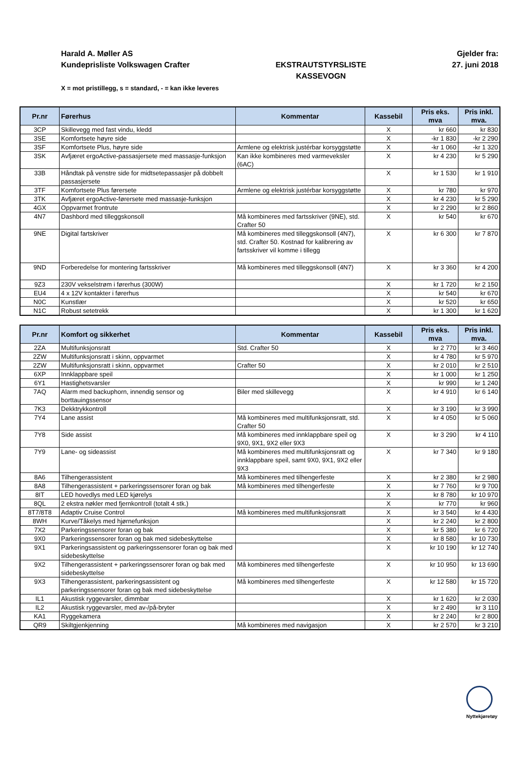Harald A. Møller AS
Kundeprisliste Volkswagen Crafter
EKSTRAUTSTYRSLISTE
KASSEVOGN
Gjelder fra:
27. juni 2018
X = mot pristillegg, s = standard, - = kan ikke leveres
| Pr.nr | Førerhus | Kommentar | Kassebil | Pris eks. mva | Pris inkl. mva. |
| --- | --- | --- | --- | --- | --- |
| 3CP | Skillevegg med fast vindu, kledd | | X | kr 660 | kr 830 |
| 3SE | Komfortsete høyre side | | X | -kr 1 830 | -kr 2 290 |
| 3SF | Komfortsete Plus, høyre side | Armlene og elektrisk justérbar korsyggstøtte | X | -kr 1 060 | -kr 1 320 |
| 3SK | Avfjæret ergoActive-passasjersete med massasje-funksjon | Kan ikke kombineres med varmeveksler (6AC) | X | kr 4 230 | kr 5 290 |
| 33B | Håndtak på venstre side for midtsetepassasjer på dobbelt passasjersete | | X | kr 1 530 | kr 1 910 |
| 3TF | Komfortsete Plus førersete | Armlene og elektrisk justérbar korsyggstøtte | X | kr 780 | kr 970 |
| 3TK | Avfjæret ergoActive-førersete med massasje-funksjon | | X | kr 4 230 | kr 5 290 |
| 4GX | Oppvarmet frontrute | | X | kr 2 290 | kr 2 860 |
| 4N7 | Dashbord med tilleggskonsoll | Må kombineres med fartsskriver (9NE), std. Crafter 50 | X | kr 540 | kr 670 |
| 9NE | Digital fartskriver | Må kombineres med tilleggskonsoll (4N7), std. Crafter 50. Kostnad for kalibrering av fartsskriver vil komme i tillegg | X | kr 6 300 | kr 7 870 |
| 9ND | Forberedelse for montering fartsskriver | Må kombineres med tilleggskonsoll (4N7) | X | kr 3 360 | kr 4 200 |
| 9Z3 | 230V vekselstrøm i førerhus (300W) | | X | kr 1 720 | kr 2 150 |
| EU4 | 4 x 12V kontakter i førerhus | | X | kr 540 | kr 670 |
| N0C | Kunstlær | | X | kr 520 | kr 650 |
| N1C | Robust setetrekk | | X | kr 1 300 | kr 1 620 |
| Pr.nr | Komfort og sikkerhet | Kommentar | Kassebil | Pris eks. mva | Pris inkl. mva. |
| --- | --- | --- | --- | --- | --- |
| 2ZA | Multifunksjonsratt | Std. Crafter 50 | X | kr 2 770 | kr 3 460 |
| 2ZW | Multifunksjonsratt i skinn, oppvarmet | | X | kr 4 780 | kr 5 970 |
| 2ZW | Multifunksjonsratt i skinn, oppvarmet | Crafter 50 | X | kr 2 010 | kr 2 510 |
| 6XP | Innklappbare speil | | X | kr 1 000 | kr 1 250 |
| 6Y1 | Hastighetsvarsler | | X | kr 990 | kr 1 240 |
| 7AQ | Alarm med backuphorn, innendig sensor og borttauingssensor | Biler med skillevegg | X | kr 4 910 | kr 6 140 |
| 7K3 | Dekktrykkontroll | | X | kr 3 190 | kr 3 990 |
| 7Y4 | Lane assist | Må kombineres med multifunksjonsratt, std. Crafter 50 | X | kr 4 050 | kr 5 060 |
| 7Y8 | Side assist | Må kombineres med innklappbare speil og 9X0, 9X1, 9X2 eller 9X3 | X | kr 3 290 | kr 4 110 |
| 7Y9 | Lane- og sideassist | Må kombineres med multifunksjonsratt og innklappbare speil, samt 9X0, 9X1, 9X2 eller 9X3 | X | kr 7 340 | kr 9 180 |
| 8A6 | Tilhengerassistent | Må kombineres med tilhengerfeste | X | kr 2 380 | kr 2 980 |
| 8A8 | Tilhengerassistent + parkeringssensorer foran og bak | Må kombineres med tilhengerfeste | X | kr 7 760 | kr 9 700 |
| 8IT | LED hovedlys med LED kjørelys | | X | kr 8 780 | kr 10 970 |
| 8QL | 2 ekstra nøkler med fjernkontroll (totalt 4 stk.) | | X | kr 770 | kr 960 |
| 8T7/8T8 | Adaptiv Cruise Control | Må kombineres med multifunksjonsratt | X | kr 3 540 | kr 4 430 |
| 8WH | Kurve/Tåkelys med hjørnefunksjon | | X | kr 2 240 | kr 2 800 |
| 7X2 | Parkeringssensorer foran og bak | | X | kr 5 380 | kr 6 720 |
| 9X0 | Parkeringssensorer foran og bak med sidebeskyttelse | | X | kr 8 580 | kr 10 730 |
| 9X1 | Parkeringsassistent og parkeringssensorer foran og bak med sidebeskyttelse | | X | kr 10 190 | kr 12 740 |
| 9X2 | Tilhengerassistent + parkeringssensorer foran og bak med sidebeskyttelse | Må kombineres med tilhengerfeste | X | kr 10 950 | kr 13 690 |
| 9X3 | Tilhengerassistent, parkeringsassistent og parkeringssensorer foran og bak med sidebeskyttelse | Må kombineres med tilhengerfeste | X | kr 12 580 | kr 15 720 |
| IL1 | Akustisk ryggevarsler, dimmbar | | X | kr 1 620 | kr 2 030 |
| IL2 | Akustisk ryggevarsler, med av-/på-bryter | | X | kr 2 490 | kr 3 110 |
| KA1 | Ryggekamera | | X | kr 2 240 | kr 2 800 |
| QR9 | Skiltgjenkjenning | Må kombineres med navigasjon | X | kr 2 570 | kr 3 210 |
Nyttekjøretøy